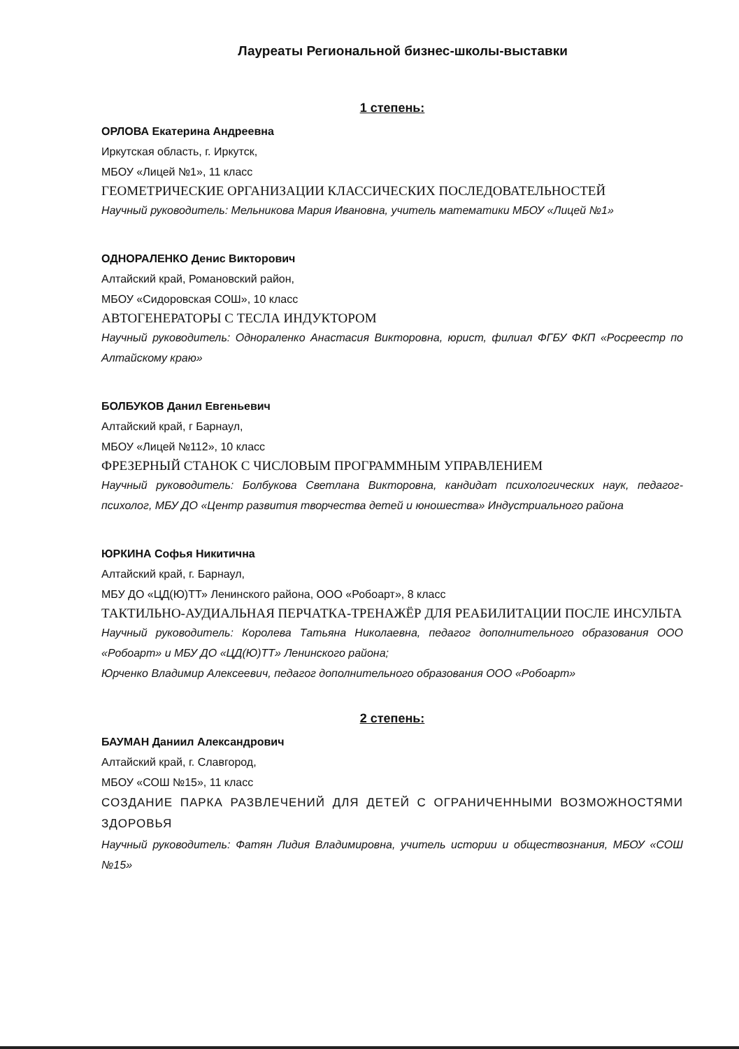Лауреаты Региональной бизнес-школы-выставки
1 степень:
ОРЛОВА Екатерина Андреевна
Иркутская область, г. Иркутск,
МБОУ «Лицей №1», 11 класс
ГЕОМЕТРИЧЕСКИЕ ОРГАНИЗАЦИИ КЛАССИЧЕСКИХ ПОСЛЕДОВАТЕЛЬНОСТЕЙ
Научный руководитель: Мельникова Мария Ивановна, учитель математики МБОУ «Лицей №1»
ОДНОРАЛЕНКО Денис Викторович
Алтайский край, Романовский район,
МБОУ «Сидоровская СОШ», 10 класс
АВТОГЕНЕРАТОРЫ С ТЕСЛА ИНДУКТОРОМ
Научный руководитель: Однораленко Анастасия Викторовна, юрист, филиал ФГБУ ФКП «Росреестр по Алтайскому краю»
БОЛБУКОВ Данил Евгеньевич
Алтайский край, г Барнаул,
МБОУ «Лицей №112», 10 класс
ФРЕЗЕРНЫЙ СТАНОК С ЧИСЛОВЫМ ПРОГРАММНЫМ УПРАВЛЕНИЕМ
Научный руководитель: Болбукова Светлана Викторовна, кандидат психологических наук, педагог-психолог, МБУ ДО «Центр развития творчества детей и юношества» Индустриального района
ЮРКИНА Софья Никитична
Алтайский край, г. Барнаул,
МБУ ДО «ЦД(Ю)ТТ» Ленинского района, ООО «Робоарт», 8 класс
ТАКТИЛЬНО-АУДИАЛЬНАЯ ПЕРЧАТКА-ТРЕНАЖЁР ДЛЯ РЕАБИЛИТАЦИИ ПОСЛЕ ИНСУЛЬТА
Научный руководитель: Королева Татьяна Николаевна, педагог дополнительного образования ООО «Робоарт» и МБУ ДО «ЦД(Ю)ТТ» Ленинского района;
Юрченко Владимир Алексеевич, педагог дополнительного образования ООО «Робоарт»
2 степень:
БАУМАН Даниил Александрович
Алтайский край, г. Славгород,
МБОУ «СОШ №15», 11 класс
СОЗДАНИЕ ПАРКА РАЗВЛЕЧЕНИЙ ДЛЯ ДЕТЕЙ С ОГРАНИЧЕННЫМИ ВОЗМОЖНОСТЯМИ ЗДОРОВЬЯ
Научный руководитель: Фатян Лидия Владимировна, учитель истории и обществознания, МБОУ «СОШ №15»